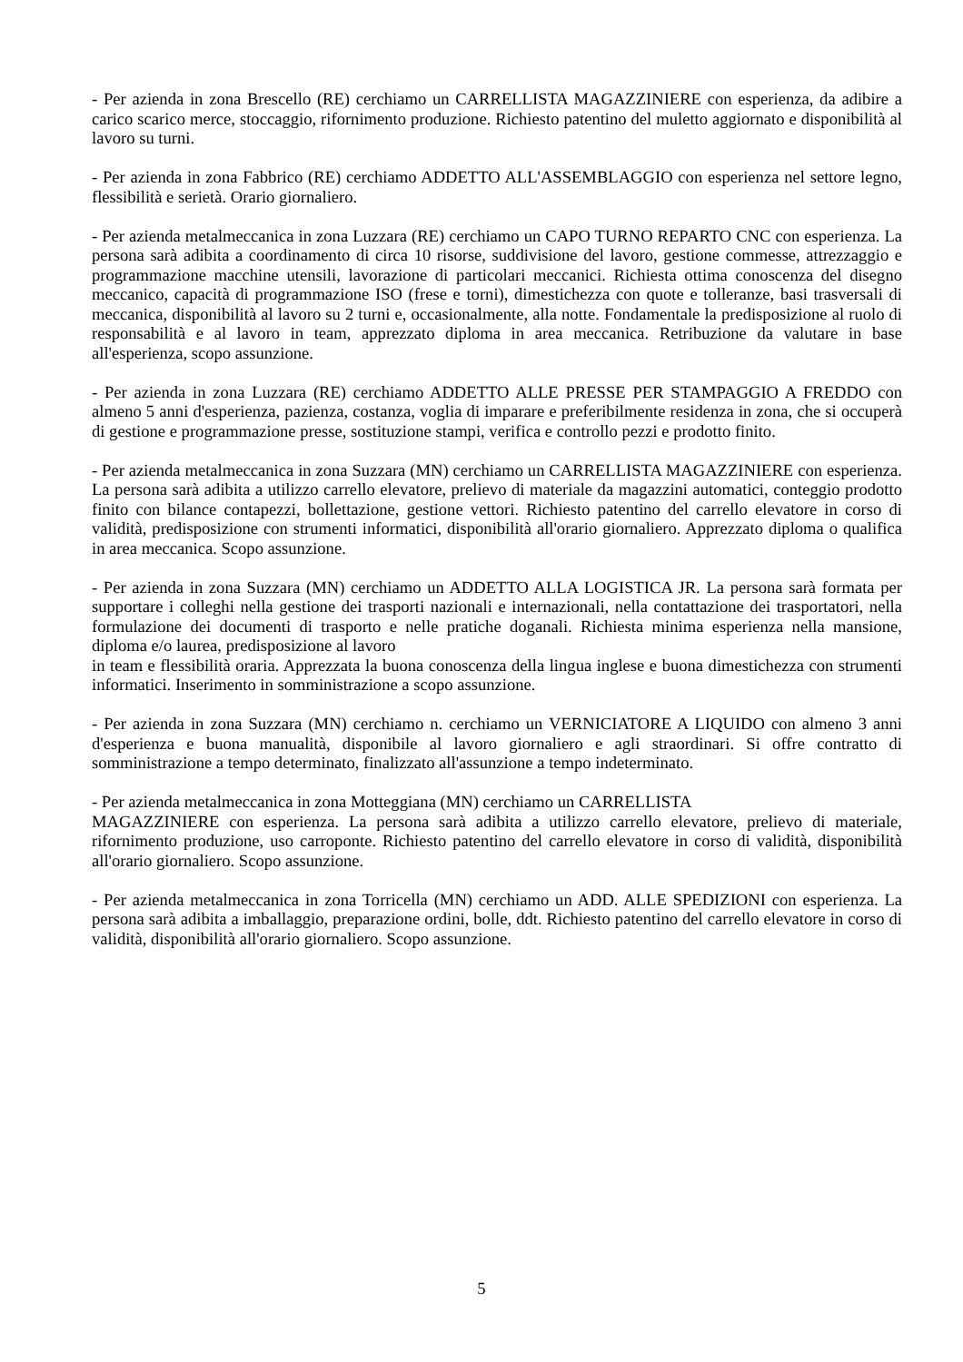- Per azienda in zona Brescello (RE) cerchiamo un CARRELLISTA MAGAZZINIERE con esperienza, da adibire a carico scarico merce, stoccaggio, rifornimento produzione. Richiesto patentino del muletto aggiornato e disponibilità al lavoro su turni.
- Per azienda in zona Fabbrico (RE) cerchiamo ADDETTO ALL'ASSEMBLAGGIO con esperienza nel settore legno, flessibilità e serietà. Orario giornaliero.
- Per azienda metalmeccanica in zona Luzzara (RE) cerchiamo un CAPO TURNO REPARTO CNC con esperienza. La persona sarà adibita a coordinamento di circa 10 risorse, suddivisione del lavoro, gestione commesse, attrezzaggio e programmazione macchine utensili, lavorazione di particolari meccanici. Richiesta ottima conoscenza del disegno meccanico, capacità di programmazione ISO (frese e torni), dimestichezza con quote e tolleranze, basi trasversali di meccanica, disponibilità al lavoro su 2 turni e, occasionalmente, alla notte. Fondamentale la predisposizione al ruolo di responsabilità e al lavoro in team, apprezzato diploma in area meccanica. Retribuzione da valutare in base all'esperienza, scopo assunzione.
- Per azienda in zona Luzzara (RE) cerchiamo ADDETTO ALLE PRESSE PER STAMPAGGIO A FREDDO con almeno 5 anni d'esperienza, pazienza, costanza, voglia di imparare e preferibilmente residenza in zona, che si occuperà di gestione e programmazione presse, sostituzione stampi, verifica e controllo pezzi e prodotto finito.
- Per azienda metalmeccanica in zona Suzzara (MN) cerchiamo un CARRELLISTA MAGAZZINIERE con esperienza. La persona sarà adibita a utilizzo carrello elevatore, prelievo di materiale da magazzini automatici, conteggio prodotto finito con bilance contapezzi, bollettazione, gestione vettori. Richiesto patentino del carrello elevatore in corso di validità, predisposizione con strumenti informatici, disponibilità all'orario giornaliero. Apprezzato diploma o qualifica in area meccanica. Scopo assunzione.
- Per azienda in zona Suzzara (MN) cerchiamo un ADDETTO ALLA LOGISTICA JR. La persona sarà formata per supportare i colleghi nella gestione dei trasporti nazionali e internazionali, nella contattazione dei trasportatori, nella formulazione dei documenti di trasporto e nelle pratiche doganali. Richiesta minima esperienza nella mansione, diploma e/o laurea, predisposizione al lavoro
in team e flessibilità oraria. Apprezzata la buona conoscenza della lingua inglese e buona dimestichezza con strumenti informatici. Inserimento in somministrazione a scopo assunzione.
- Per azienda in zona Suzzara (MN) cerchiamo n. cerchiamo un VERNICIATORE A LIQUIDO con almeno 3 anni d'esperienza e buona manualità, disponibile al lavoro giornaliero e agli straordinari. Si offre contratto di somministrazione a tempo determinato, finalizzato all'assunzione a tempo indeterminato.
- Per azienda metalmeccanica in zona Motteggiana (MN) cerchiamo un CARRELLISTA
MAGAZZINIERE con esperienza. La persona sarà adibita a utilizzo carrello elevatore, prelievo di materiale, rifornimento produzione, uso carroponte. Richiesto patentino del carrello elevatore in corso di validità, disponibilità all'orario giornaliero. Scopo assunzione.
- Per azienda metalmeccanica in zona Torricella (MN) cerchiamo un ADD. ALLE SPEDIZIONI con esperienza. La persona sarà adibita a imballaggio, preparazione ordini, bolle, ddt. Richiesto patentino del carrello elevatore in corso di validità, disponibilità all'orario giornaliero. Scopo assunzione.
5